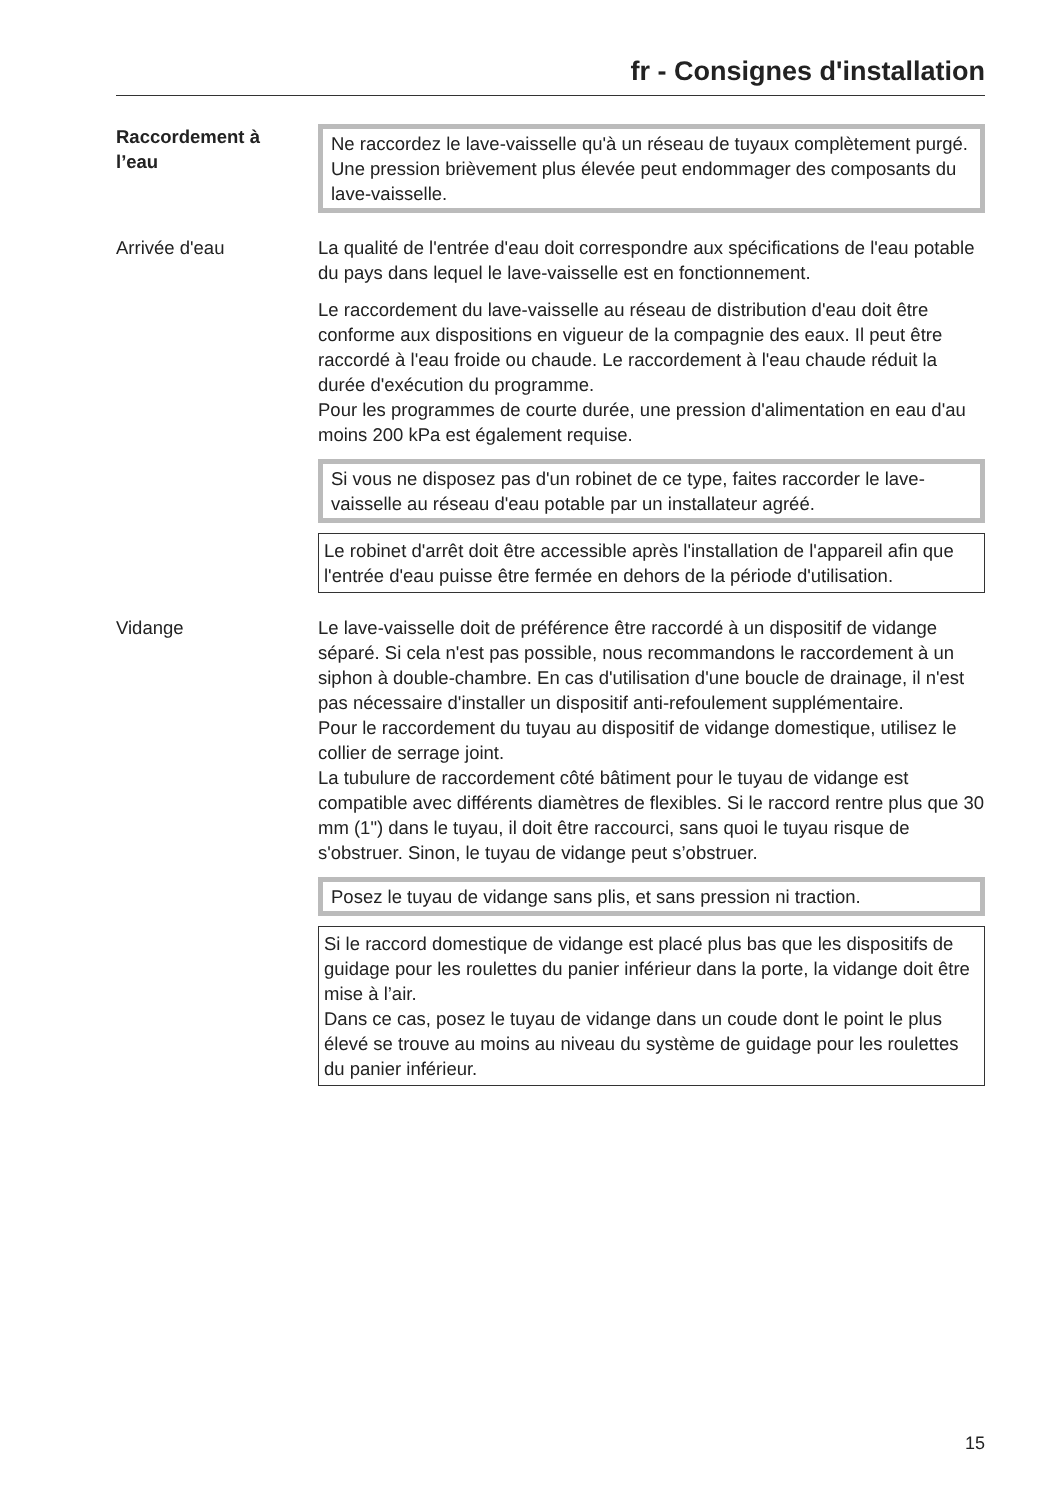fr - Consignes d'installation
Raccordement à
l’eau
Ne raccordez le lave-vaisselle qu'à un réseau de tuyaux complète­ment purgé.
Une pression brièvement plus élevée peut endommager des com­posants du lave-vaisselle.
Arrivée d'eau La qualité de l'entrée d'eau doit correspondre aux spécifications de l'eau potable du pays dans lequel le lave-vaisselle est en fonctionne­ment.
Le raccordement du lave-vaisselle au réseau de distribution d'eau doit être conforme aux dispositions en vigueur de la compagnie des eaux. Il peut être raccordé à l'eau froide ou chaude. Le raccordement à l'eau chaude réduit la durée d'exécution du programme.
Pour les programmes de courte durée, une pression d'alimentation en eau d'au moins 200 kPa est également requise.
Si vous ne disposez pas d'un robinet de ce type, faites raccorder le lave-vaisselle au réseau d'eau potable par un installateur agréé.
Le robinet d'arrêt doit être accessible après l'installation de l'ap­pareil afin que l'entrée d'eau puisse être fermée en dehors de la pé­riode d'utilisation.
Vidange Le lave-vaisselle doit de préférence être raccordé à un dispositif de vidange séparé. Si cela n'est pas possible, nous recommandons le raccordement à un siphon à double-chambre. En cas d'utilisation d'une boucle de drainage, il n'est pas nécessaire d'installer un dispo­sitif anti-refoulement supplémentaire.
Pour le raccordement du tuyau au dispositif de vidange domestique, utilisez le collier de serrage joint.
La tubulure de raccordement côté bâtiment pour le tuyau de vidange est compatible avec différents diamètres de flexibles. Si le raccord rentre plus que 30 mm (1") dans le tuyau, il doit être raccourci, sans quoi le tuyau risque de s'obstruer. Sinon, le tuyau de vidange peut s’obstruer.
Posez le tuyau de vidange sans plis, et sans pression ni traction.
Si le raccord domestique de vidange est placé plus bas que les dis­positifs de guidage pour les roulettes du panier inférieur dans la porte, la vidange doit être mise à l’air.
Dans ce cas, posez le tuyau de vidange dans un coude dont le point le plus élevé se trouve au moins au niveau du système de guidage pour les roulettes du panier inférieur.
15